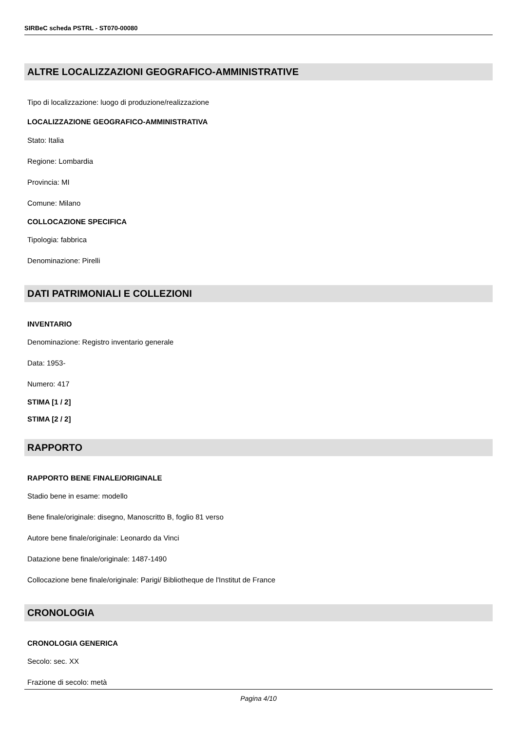SIRBeC scheda PSTRL - ST070-00080
ALTRE LOCALIZZAZIONI GEOGRAFICO-AMMINISTRATIVE
Tipo di localizzazione: luogo di produzione/realizzazione
LOCALIZZAZIONE GEOGRAFICO-AMMINISTRATIVA
Stato: Italia
Regione: Lombardia
Provincia: MI
Comune: Milano
COLLOCAZIONE SPECIFICA
Tipologia: fabbrica
Denominazione: Pirelli
DATI PATRIMONIALI E COLLEZIONI
INVENTARIO
Denominazione: Registro inventario generale
Data: 1953-
Numero: 417
STIMA [1 / 2]
STIMA [2 / 2]
RAPPORTO
RAPPORTO BENE FINALE/ORIGINALE
Stadio bene in esame: modello
Bene finale/originale: disegno, Manoscritto B, foglio 81 verso
Autore bene finale/originale: Leonardo da Vinci
Datazione bene finale/originale: 1487-1490
Collocazione bene finale/originale: Parigi/ Bibliotheque de l'Institut de France
CRONOLOGIA
CRONOLOGIA GENERICA
Secolo: sec. XX
Frazione di secolo: metà
Pagina 4/10